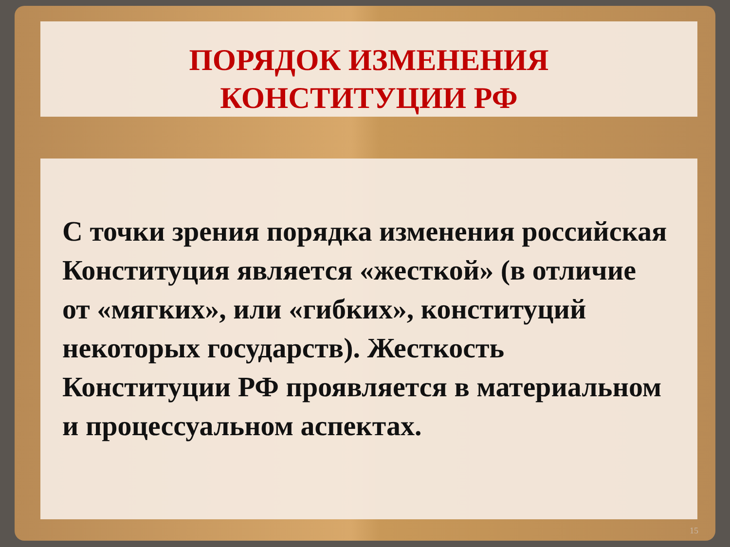ПОРЯДОК ИЗМЕНЕНИЯ
КОНСТИТУЦИИ РФ
С точки зрения порядка изменения российская Конституция является «жесткой» (в отличие от «мягких», или «гибких», конституций некоторых государств). Жесткость Конституции РФ проявляется в материальном и процессуальном аспектах.
15